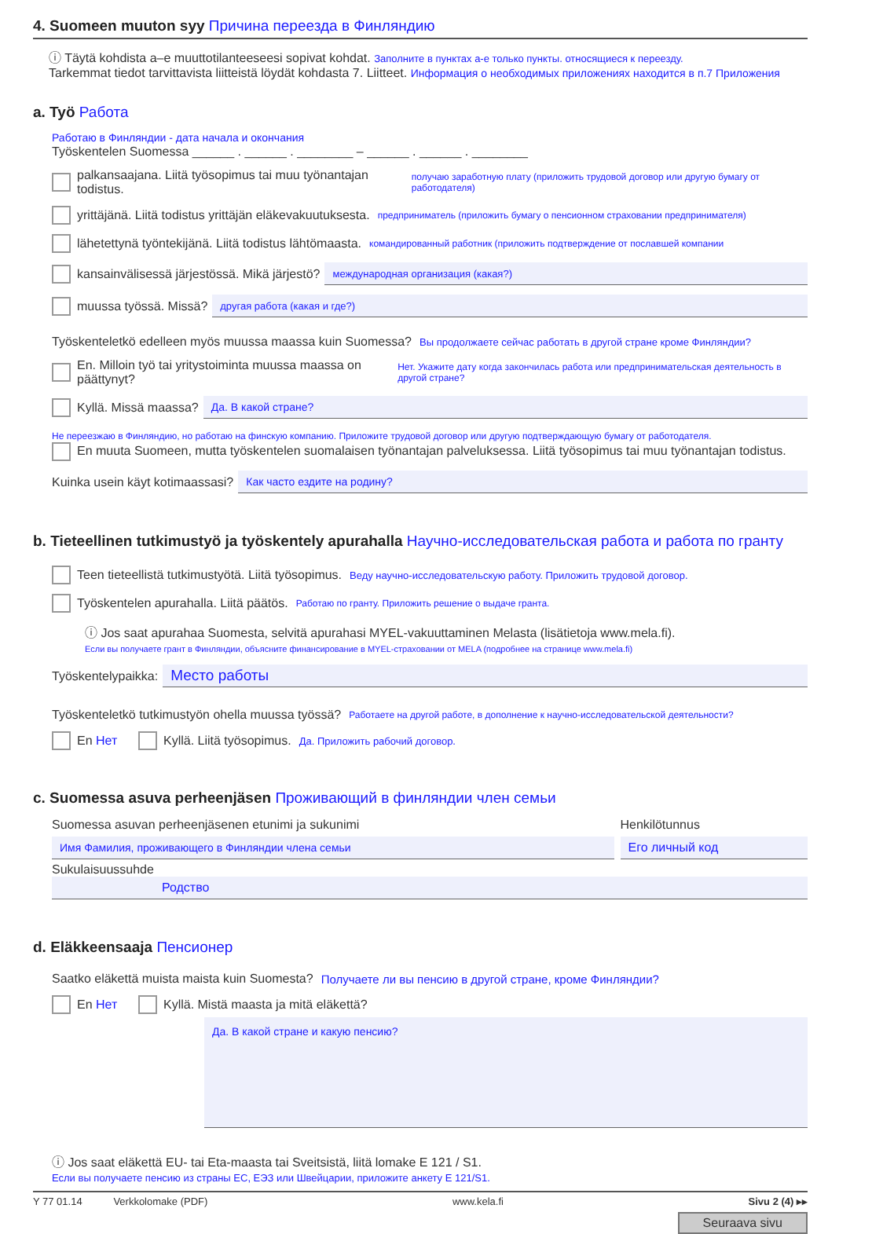4. Suomeen muuton syy Причина переезда в Финляндию
ⓘ Täytä kohdista a–e muuttotilanteeseesi sopivat kohdat. Заполните в пунктах а-е только пункты. относящиеся к переезду.
Tarkemmat tiedot tarvittavista liitteistä löydät kohdasta 7. Liitteet. Информация о необходимых приложениях находится в п.7 Приложения
a. Työ Работа
Работаю в Финляндии - дата начала и окончания
Työskentelen Suomessa ______ . ______ . ________ – ______ . ______ . ________
palkansaajana. Liitä työsopimus tai muu työnantajan todistus. получаю заработную плату (приложить трудовой договор или другую бумагу от работодателя)
yrittäjänä. Liitä todistus yrittäjän eläkevakuutuksesta. предприниматель (приложить бумагу о пенсионном страховании предпринимателя)
lähetettynä työntekijänä. Liitä todistus lähtömaasta. командированный работник (приложить подтверждение от пославшей компании
kansainvälisessä järjestössä. Mikä järjestö? международная организация (какая?)
muussa työssä. Missä? другая работа (какая и где?)
Työskenteletkö edelleen myös muussa maassa kuin Suomessa? Вы продолжаете сейчас работать в другой стране кроме Финляндии?
En. Milloin työ tai yritystoiminta muussa maassa on päättynyt? Нет. Укажите дату когда закончилась работа или предпринимательская деятельность в другой стране?
Kyllä. Missä maassa? Да. В какой стране?
Не переезжаю в Финляндию, но работаю на финскую компанию. Приложите трудовой договор или другую подтверждающую бумагу от работодателя.
En muuta Suomeen, mutta työskentelen suomalaisen työnantajan palveluksessa. Liitä työsopimus tai muu työnantajan todistus.
Kuinka usein käyt kotimaassasi? Как часто ездите на родину?
b. Tieteellinen tutkimustyö ja työskentely apurahalla Научно-исследовательская работа и работа по гранту
Teen tieteellistä tutkimustyötä. Liitä työsopimus. Веду научно-исследовательскую работу. Приложить трудовой договор.
Työskentelen apurahalla. Liitä päätös. Работаю по гранту. Приложить решение о выдаче гранта.
ⓘ Jos saat apurahaa Suomesta, selvitä apurahasi MYEL-vakuuttaminen Melasta (lisätietoja www.mela.fi).
Если вы получаете грант в Финляндии, объясните финансирование в MYEL-страховании от MELA (подробнее на странице www.mela.fi)
Työskentelypaikka: Место работы
Työskenteletkö tutkimustyön ohella muussa työssä? Работаете на другой работе, в дополнение к научно-исследовательской деятельности?
En Нет Kyllä. Liitä työsopimus. Да. Приложить рабочий договор.
c. Suomessa asuva perheenjäsen Проживающий в финляндии член семьи
Suomessa asuvan perheenjäsenen etunimi ja sukunimi
Имя Фамилия, проживающего в Финляндии члена семьи
Henkilötunnus
Его личный код
Sukulaisuussuhde
Родство
d. Eläkkeensaaja Пенсионер
Saatko eläkettä muista maista kuin Suomesta? Получаете ли вы пенсию в другой стране, кроме Финляндии?
En Нет Kyllä. Mistä maasta ja mitä eläkettä?
Да. В какой стране и какую пенсию?
ⓘ Jos saat eläkettä EU- tai Eta-maasta tai Sveitsistä, liitä lomake E 121 / S1.
Если вы получаете пенсию из страны ЕС, ЕЭЗ или Швейцарии, приложите анкету Е 121/S1.
Y 77 01.14 Verkkolomake (PDF) www.kela.fi Sivu 2 (4) ▸▸
Seuraava sivu